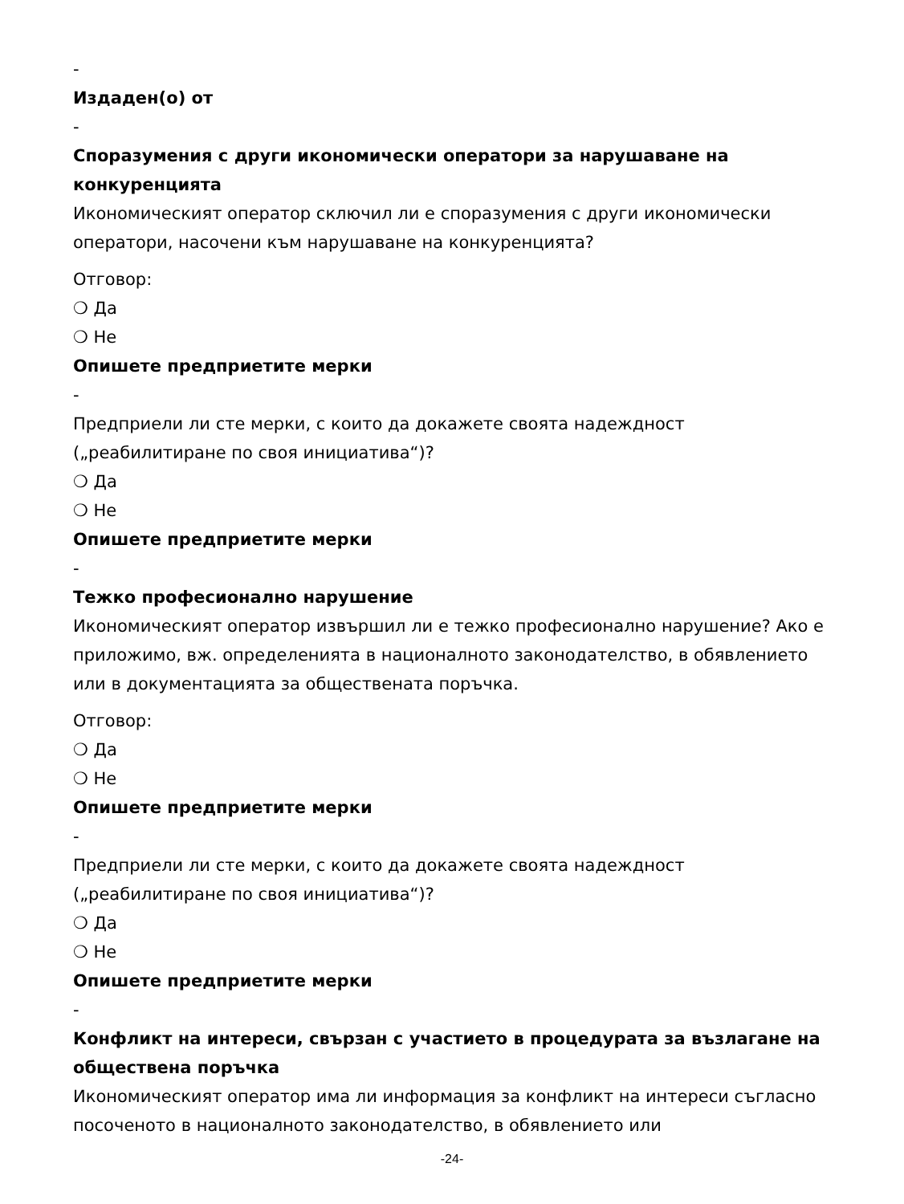-
Издаден(о) от
-
Споразумения с други икономически оператори за нарушаване на конкуренцията
Икономическият оператор сключил ли е споразумения с други икономически оператори, насочени към нарушаване на конкуренцията?
Отговор:
❍ Да
❍ Не
Опишете предприетите мерки
-
Предприели ли сте мерки, с които да докажете своята надеждност („реабилитиране по своя инициатива“)?
❍ Да
❍ Не
Опишете предприетите мерки
-
Тежко професионално нарушение
Икономическият оператор извършил ли е тежко професионално нарушение? Ако е приложимо, вж. определенията в националното законодателство, в обявлението или в документацията за обществената поръчка.
Отговор:
❍ Да
❍ Не
Опишете предприетите мерки
-
Предприели ли сте мерки, с които да докажете своята надеждност („реабилитиране по своя инициатива“)?
❍ Да
❍ Не
Опишете предприетите мерки
-
Конфликт на интереси, свързан с участието в процедурата за възлагане на обществена поръчка
Икономическият оператор има ли информация за конфликт на интереси съгласно посоченото в националното законодателство, в обявлението или
-24-